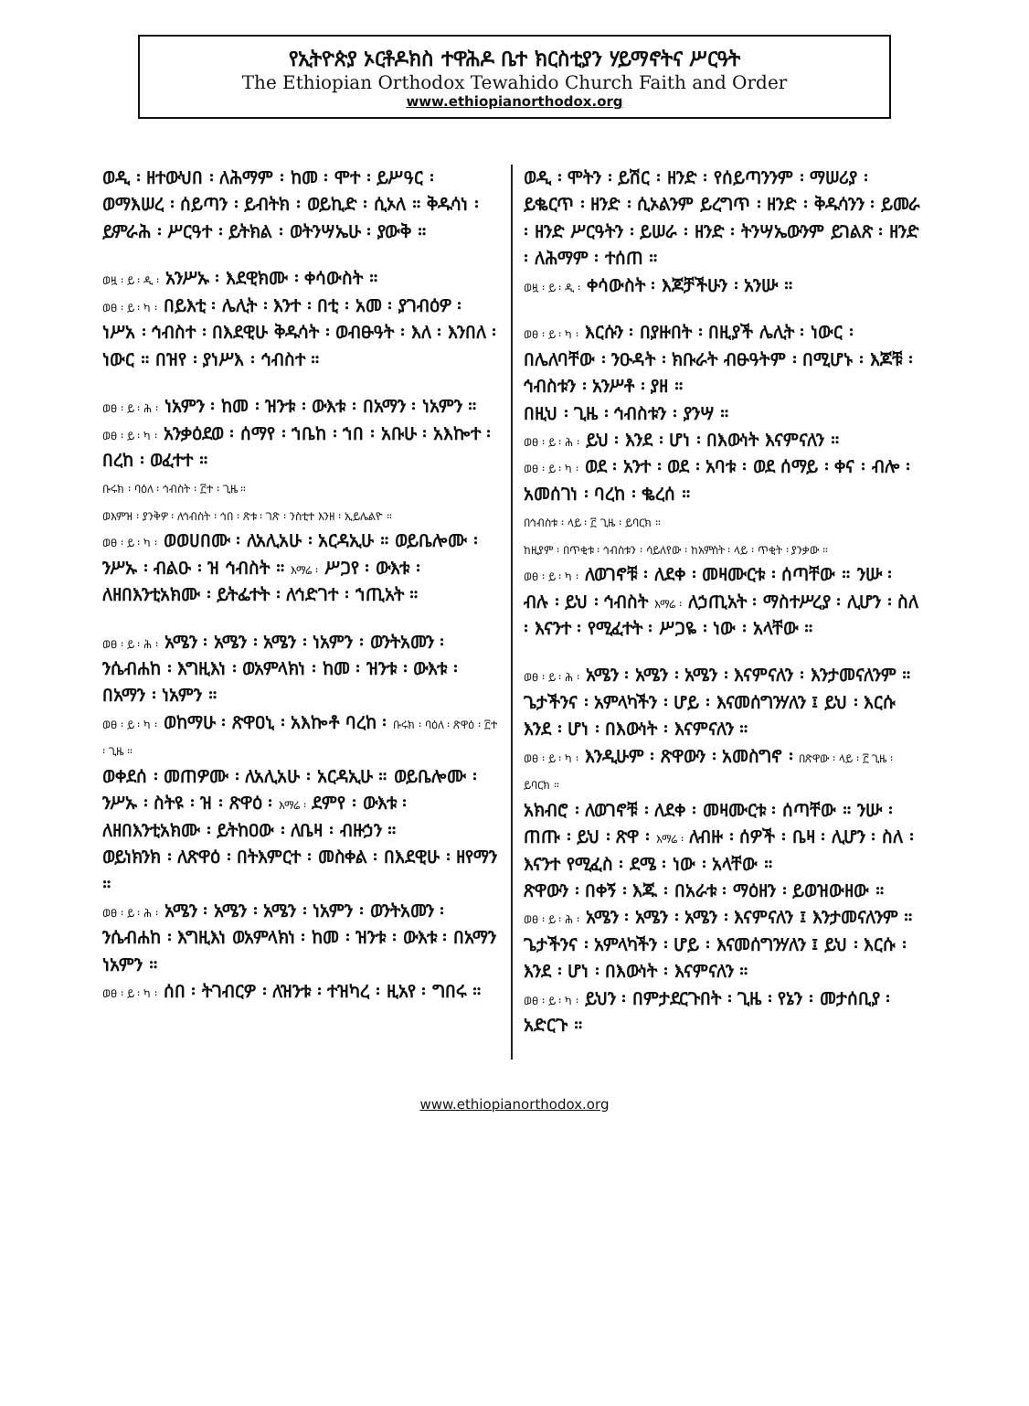የኢትዮጵያ ኦርቶዶክስ ተዋሕዶ ቤተ ክርስቲያን ሃይማኖትና ሥርዓት
The Ethiopian Orthodox Tewahido Church Faith and Order
www.ethiopianorthodox.org
ወዲ ፡ ዘተውህበ ፡ ለሕማም ፡ ከመ ፡ ሞተ ፡ ይሥዓር ፡ ወማእሠረ ፡ ሰይጣን ፡ ይብትክ ፡ ወይኪድ ፡ ሲኦለ ። ቅዱሳነ ፡ ይምራሕ ፡ ሥርዓተ ፡ ይትክል ፡ ወትንሣኤሁ ፡ ያውቅ ።
ወዟ ፡ ይ ፡ ዲ ፡ አንሥኡ ፡ እደዊክሙ ፡ ቀሳውስት ።
ወፀ ፡ ይ ፡ ካ ፡ በይእቲ ፡ ሌሊት ፡ እንተ ፡ በቲ ፡ አመ ፡ ያገብዕዎ ፡ ነሥአ ፡ ኅብስተ ፡ በእደዊሁ ቅዱሳት ፡ ወብፁዓት ፡ እለ ፡ እንበለ ፡ ነውር ። በዝየ ፡ ያነሥእ ፡ ኅብስተ ።
ወፀ ፡ ይ ፡ ሕ ፡ ነአምን ፡ ከመ ፡ ዝንቱ ፡ ውእቱ ፡ በአማን ፡ ነአምን ።
ወፀ ፡ ይ ፡ ካ ፡ አንቃዕደወ ፡ ሰማየ ፡ ኀቤከ ፡ ኀበ ፡ አቡሁ ፡ አእኰተ ፡ በረከ ፡ ወፈተተ ።
ቡሩክ ፡ ባዕለ ፡ ኅብስት ፡ ፫ተ ፡ ጊዜ ።
ወእምዝ ፡ ያንቅዎ ፡ ለኅብስት ፡ ኅበ ፡ ጽቱ ፡ ገጽ ፡ ንስቲተ እንዘ ፡ ኢይሌልዮ ።
ወፀ ፡ ይ ፡ ካ ፡ ወወሀበሙ ፡ ለአሊአሁ ፡ አርዳኢሁ ። ወይቤሎሙ ፡ ንሥኡ ፡ ብልዑ ፡ ዝ ኅብስት ። እማሬ ፡ ሥጋየ ፡ ውእቱ ፡ ለዘበእንቲአክሙ ፡ ይትፌተት ፡ ለኅድገተ ፡ ኀጢአት ።
ወፀ ፡ ይ ፡ ሕ ፡ አሜን ፡ አሜን ፡ አሜን ፡ ነአምን ፡ ወንትአመን ፡ ንሴብሐከ ፡ እግዚእነ ፡ ወአምላክነ ፡ ከመ ፡ ዝንቱ ፡ ውእቱ ፡ በአማን ፡ ነአምን ።
ወፀ ፡ ይ ፡ ካ ፡ ወከማሁ ፡ ጽዋዐኒ ፡ አእኰቶ ባረከ ፡ ቡሩክ ፡ ባዕለ ፡ ጽዋዕ ፡ ፫ተ ፡ ጊዜ ።
ወቀደሰ ፡ መጠዎሙ ፡ ለአሊአሁ ፡ አርዳኢሁ ። ወይቤሎሙ ፡ ንሥኡ ፡ ስትዩ ፡ ዝ ፡ ጽዋዕ ፡ እማሬ ፡ ደምየ ፡ ውእቱ ፡ ለዘበእንቲአክሙ ፡ ይትከዐው ፡ ለቤዛ ፡ ብዙኃን ።
ወይነክንክ ፡ ለጽዋዕ ፡ በትእምርተ ፡ መስቀል ፡ በእደዊሁ ፡ ዘየማን ።
ወፀ ፡ ይ ፡ ሕ ፡ አሜን ፡ አሜን ፡ አሜን ፡ ነአምን ፡ ወንትአመን ፡ ንሴብሐከ ፡ እግዚእነ ወአምላክነ ፡ ከመ ፡ ዝንቱ ፡ ውእቱ ፡ በአማን ነአምን ።
ወፀ ፡ ይ ፡ ካ ፡ ሰበ ፡ ትገብርዎ ፡ ለዝንቱ ፡ ተዝካረ ፡ ዚአየ ፡ ግበሩ ።
ወዲ ፡ ሞትን ፡ ይሽር ፡ ዘንድ ፡ የሰይጣንንም ፡ ማሠሪያ ፡ ይቈርጥ ፡ ዘንድ ፡ ሲኦልንም ይረግጥ ፡ ዘንድ ፡ ቅዱሳንን ፡ ይመራ ፡ ዘንድ ሥርዓትን ፡ ይሠራ ፡ ዘንድ ፡ ትንሣኤውንም ይገልጽ ፡ ዘንድ ፡ ለሕማም ፡ ተሰጠ ።
ወዟ ፡ ይ ፡ ዲ ፡ ቀሳውስት ፡ እጆቻችሁን ፡ አንሡ ።
ወፀ ፡ ይ ፡ ካ ፡ እርሱን ፡ በያዙበት ፡ በዚያች ሌሊት ፡ ነውር ፡ በሌለባቸው ፡ ንዑዳት ፡ ክቡራት ብፁዓትም ፡ በሚሆኑ ፡ እጆቹ ፡ ኅብስቱን ፡ አንሥቶ ፡ ያዘ ።
በዚህ ፡ ጊዜ ፡ ኅብስቱን ፡ ያንሣ ።
ወፀ ፡ ይ ፡ ሕ ፡ ይህ ፡ እንደ ፡ ሆነ ፡ በእውነት እናምናለን ።
ወፀ ፡ ይ ፡ ካ ፡ ወደ ፡ አንተ ፡ ወደ ፡ አባቱ ፡ ወደ ሰማይ ፡ ቀና ፡ ብሎ ፡ አመሰገነ ፡ ባረከ ፡ ቈረሰ ።
በኅብስቱ ፡ ላይ ፡ ፫ ጊዜ ፡ ይባርክ ።
ከዚያም ፡ በጥቂቱ ፡ ኅብስቱን ፡ ሳይለየው ፡ ከአምስት ፡ ላይ ፡ ጥቂት ፡ ያንቃው ።
ወፀ ፡ ይ ፡ ካ ፡ ለወገኖቹ ፡ ለደቀ ፡ መዛሙርቱ ፡ ሰጣቸው ። ንሡ ፡ ብሉ ፡ ይህ ፡ ኅብስት እማሬ ፡ ለኃጢአት ፡ ማስተሥረያ ፡ ሊሆን ፡ ስለ ፡ እናንተ ፡ የሚፈተት ፡ ሥጋዬ ፡ ነው ፡ አላቸው ።
ወፀ ፡ ይ ፡ ሕ ፡ አሜን ፡ አሜን ፡ አሜን ፡ እናምናለን ፡ እንታመናለንም ። ጌታችንና ፡ አምላካችን ፡ ሆይ ፡ እናመሰግንሃለን ፤ ይህ ፡ እርሱ እንደ ፡ ሆነ ፡ በእውነት ፡ እናምናለን ።
ወፀ ፡ ይ ፡ ካ ፡ እንዲሁም ፡ ጽዋውን ፡ አመስግኖ ፡ በጽዋው ፡ ላይ ፡ ፫ ጊዜ ፡ ይባርክ ።
አክብሮ ፡ ለወገኖቹ ፡ ለደቀ ፡ መዛሙርቱ ፡ ሰጣቸው ። ንሡ ፡ ጠጡ ፡ ይህ ፡ ጽዋ ፡ እማሬ ፡ ለብዙ ፡ ሰዎች ፡ ቤዛ ፡ ሊሆን ፡ ስለ ፡ እናንተ የሚፈስ ፡ ደሜ ፡ ነው ፡ አላቸው ።
ጽዋውን ፡ በቀኝ ፡ እጁ ፡ በአራቱ ፡ ማዕዘን ፡ ይወዝውዘው ።
ወፀ ፡ ይ ፡ ሕ ፡ አሜን ፡ አሜን ፡ አሜን ፡ እናምናለን ፤ እንታመናለንም ። ጌታችንና ፡ አምላካችን ፡ ሆይ ፡ እናመሰግንሃለን ፤ ይህ ፡ እርሱ ፡ እንደ ፡ ሆነ ፡ በእውነት ፡ እናምናለን ።
ወፀ ፡ ይ ፡ ካ ፡ ይህን ፡ በምታደርጉበት ፡ ጊዜ ፡ የኔን ፡ መታሰቢያ ፡ አድርጉ ።
www.ethiopianorthodox.org